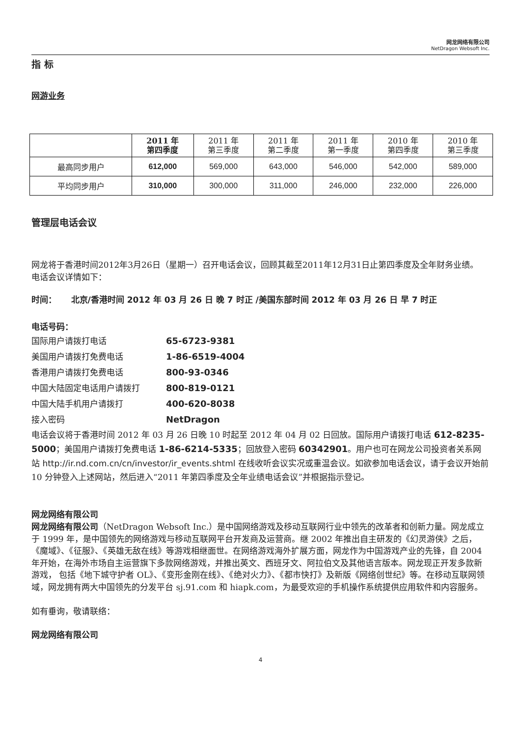网龙网络有限公司
NetDragon Websoft Inc.
指 标
网游业务
| | 2011 年 第四季度 | 2011 年 第三季度 | 2011 年 第二季度 | 2011 年 第一季度 | 2010 年 第四季度 | 2010 年 第三季度 |
| --- | --- | --- | --- | --- | --- | --- |
| 最高同步用户 | 612,000 | 569,000 | 643,000 | 546,000 | 542,000 | 589,000 |
| 平均同步用户 | 310,000 | 300,000 | 311,000 | 246,000 | 232,000 | 226,000 |
管理层电话会议
网龙将于香港时间2012年3月26日（星期一）召开电话会议，回顾其截至2011年12月31日止第四季度及全年财务业绩。
电话会议详情如下：
时间： 北京/香港时间 2012 年 03 月 26 日 晚 7 时正 /美国东部时间 2012 年 03 月 26 日 早 7 时正
电话号码：
国际用户请拨打电话 65-6723-9381
美国用户请拨打免费电话 1-86-6519-4004
香港用户请拨打免费电话 800-93-0346
中国大陆固定电话用户请拨打 800-819-0121
中国大陆手机用户请拨打 400-620-8038
接入密码 NetDragon
电话会议将于香港时间 2012 年 03 月 26 日晚 10 时起至 2012 年 04 月 02 日回放。国际用户请拨打电话 612-8235-5000；美国用户请拨打免费电话 1-86-6214-5335；回放登入密码 60342901。用户也可在网龙公司投资者关系网站 http://ir.nd.com.cn/cn/investor/ir_events.shtml 在线收听会议实况或重温会议。如欲参加电话会议，请于会议开始前 10 分钟登入上述网站，然后进入“2011 年第四季度及全年业绩电话会议”并根据指示登记。
网龙网络有限公司
网龙网络有限公司（NetDragon Websoft Inc.）是中国网络游戏及移动互联网行业中领先的改革者和创新力量。网龙成立于 1999 年，是中国领先的网络游戏与移动互联网平台开发商及运营商。继 2002 年推出自主研发的《幻灵游侠》之后，《魔域》、《征服》、《英雄无敌在线》等游戏相继面世。在网络游戏海外扩展方面，网龙作为中国游戏产业的先锋，自 2004 年开始，在海外市场自主运营旗下多款网络游戏，并推出英文、西班牙文、阿拉伯文及其他语言版本。网龙现正开发多款新游戏， 包括《地下城守护者 OL》、《变形金刚在线》、《绝对火力》、《都市快打》及新版《网络创世纪》等。在移动互联网领域，网龙拥有两大中国领先的分发平台 sj.91.com 和 hiapk.com，为最受欢迎的手机操作系统提供应用软件和内容服务。
如有垂询，敬请联络：
网龙网络有限公司
4